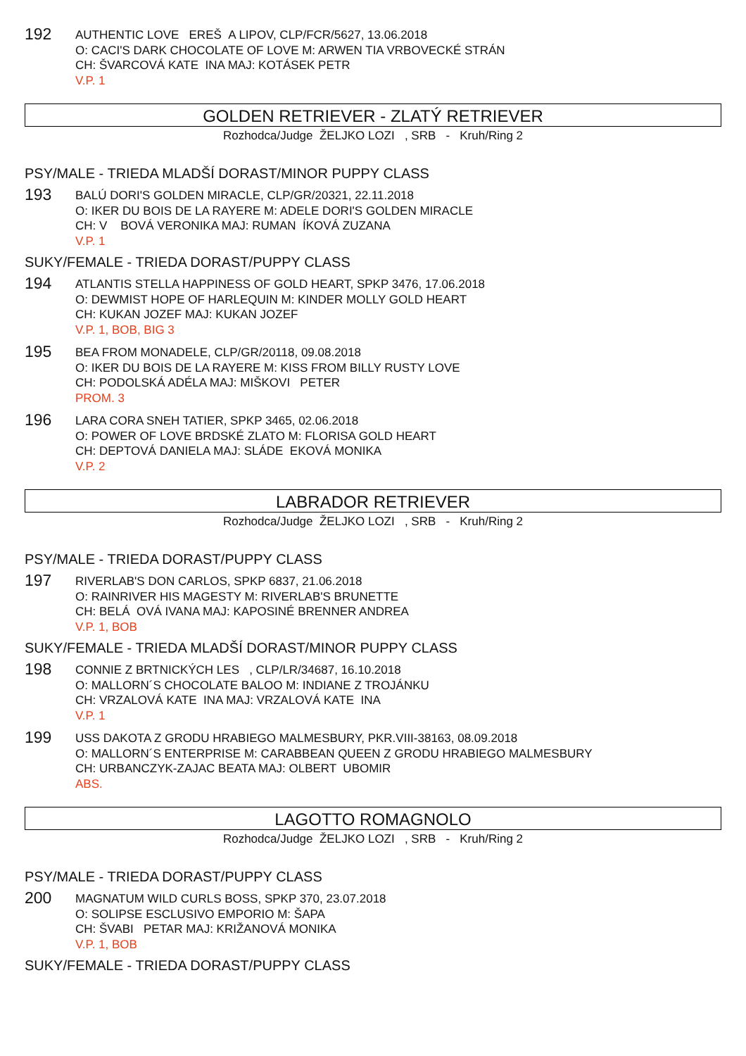192
AUTHENTIC LOVE EREŠ A LIPOV, CLP/FCR/5627, 13.06.2018
O: CACI'S DARK CHOCOLATE OF LOVE M: ARWEN TIA VRBOVECKÉ STRÁN
CH: ŠVARCOVÁ KATE INA MAJ: KOTÁSEK PETR
V.P. 1
GOLDEN RETRIEVER - ZLATÝ RETRIEVER
Rozhodca/Judge ŽELJKO LOZI , SRB - Kruh/Ring 2
PSY/MALE - TRIEDA MLADŠÍ DORAST/MINOR PUPPY CLASS
193
BALÚ DORI'S GOLDEN MIRACLE, CLP/GR/20321, 22.11.2018
O: IKER DU BOIS DE LA RAYERE M: ADELE DORI'S GOLDEN MIRACLE
CH: V BOVÁ VERONIKA MAJ: RUMAN ÍKOVÁ ZUZANA
V.P. 1
SUKY/FEMALE - TRIEDA DORAST/PUPPY CLASS
194
ATLANTIS STELLA HAPPINESS OF GOLD HEART, SPKP 3476, 17.06.2018
O: DEWMIST HOPE OF HARLEQUIN M: KINDER MOLLY GOLD HEART
CH: KUKAN JOZEF MAJ: KUKAN JOZEF
V.P. 1, BOB, BIG 3
195
BEA FROM MONADELE, CLP/GR/20118, 09.08.2018
O: IKER DU BOIS DE LA RAYERE M: KISS FROM BILLY RUSTY LOVE
CH: PODOLSKÁ ADÉLA MAJ: MIŠKOVI PETER
PROM. 3
196
LARA CORA SNEH TATIER, SPKP 3465, 02.06.2018
O: POWER OF LOVE BRDSKÉ ZLATO M: FLORISA GOLD HEART
CH: DEPTOVÁ DANIELA MAJ: SLÁDE EKOVÁ MONIKA
V.P. 2
LABRADOR RETRIEVER
Rozhodca/Judge ŽELJKO LOZI , SRB - Kruh/Ring 2
PSY/MALE - TRIEDA DORAST/PUPPY CLASS
197
RIVERLAB'S DON CARLOS, SPKP 6837, 21.06.2018
O: RAINRIVER HIS MAGESTY M: RIVERLAB'S BRUNETTE
CH: BELÁ OVÁ IVANA MAJ: KAPOSINÉ BRENNER ANDREA
V.P. 1, BOB
SUKY/FEMALE - TRIEDA MLADŠÍ DORAST/MINOR PUPPY CLASS
198
CONNIE Z BRTNICKÝCH LES , CLP/LR/34687, 16.10.2018
O: MALLORN´S CHOCOLATE BALOO M: INDIANE Z TROJÁNKU
CH: VRZALOVÁ KATE INA MAJ: VRZALOVÁ KATE INA
V.P. 1
199
USS DAKOTA Z GRODU HRABIEGO MALMESBURY, PKR.VIII-38163, 08.09.2018
O: MALLORN´S ENTERPRISE M: CARABBEAN QUEEN Z GRODU HRABIEGO MALMESBURY
CH: URBANCZYK-ZAJAC BEATA MAJ: OLBERT UBOMIR
ABS.
LAGOTTO ROMAGNOLO
Rozhodca/Judge ŽELJKO LOZI , SRB - Kruh/Ring 2
PSY/MALE - TRIEDA DORAST/PUPPY CLASS
200
MAGNATUM WILD CURLS BOSS, SPKP 370, 23.07.2018
O: SOLIPSE ESCLUSIVO EMPORIO M: ŠAPA
CH: ŠVABI PETAR MAJ: KRIŽANOVÁ MONIKA
V.P. 1, BOB
SUKY/FEMALE - TRIEDA DORAST/PUPPY CLASS